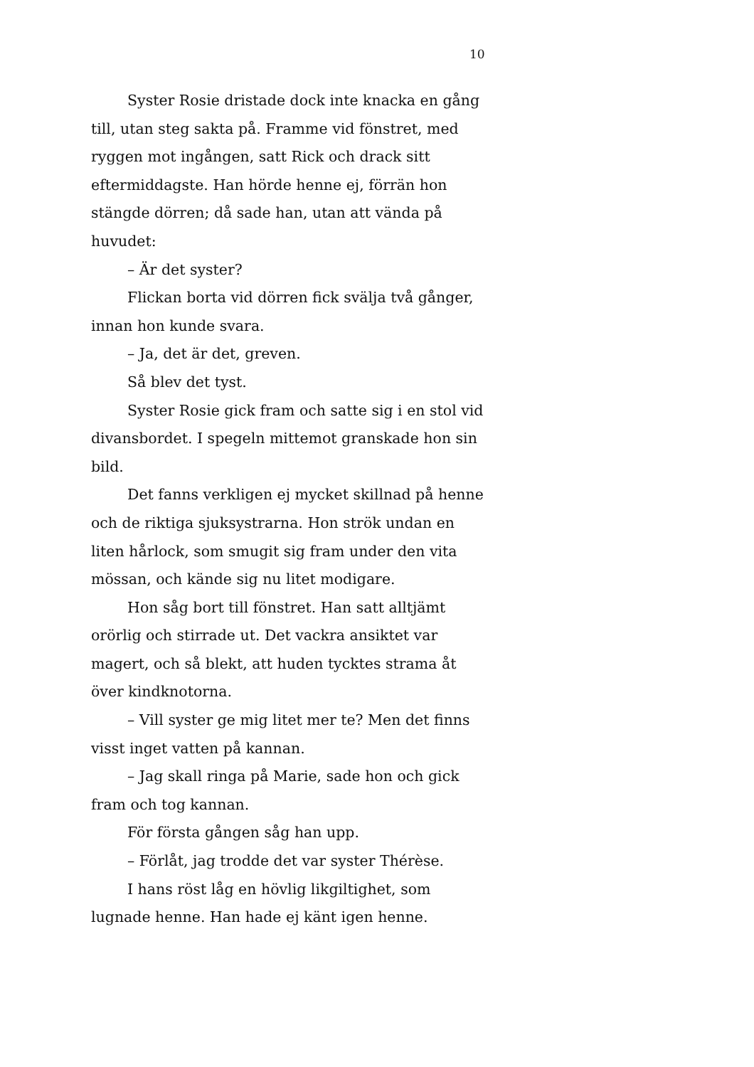10
Syster Rosie dristade dock inte knacka en gång till, utan steg sakta på. Framme vid fönstret, med ryggen mot ingången, satt Rick och drack sitt eftermiddagste. Han hörde henne ej, förrän hon stängde dörren; då sade han, utan att vända på huvudet:
– Är det syster?
Flickan borta vid dörren fick svälja två gånger, innan hon kunde svara.
– Ja, det är det, greven.
Så blev det tyst.
Syster Rosie gick fram och satte sig i en stol vid divansbordet. I spegeln mittemot granskade hon sin bild.
Det fanns verkligen ej mycket skillnad på henne och de riktiga sjuksystrarna. Hon strök undan en liten hårlock, som smugit sig fram under den vita mössan, och kände sig nu litet modigare.
Hon såg bort till fönstret. Han satt alltjämt orörlig och stirrade ut. Det vackra ansiktet var magert, och så blekt, att huden tycktes strama åt över kindknotorna.
– Vill syster ge mig litet mer te? Men det finns visst inget vatten på kannan.
– Jag skall ringa på Marie, sade hon och gick fram och tog kannan.
För första gången såg han upp.
– Förlåt, jag trodde det var syster Thérèse.
I hans röst låg en hövlig likgiltighet, som lugnade henne. Han hade ej känt igen henne.